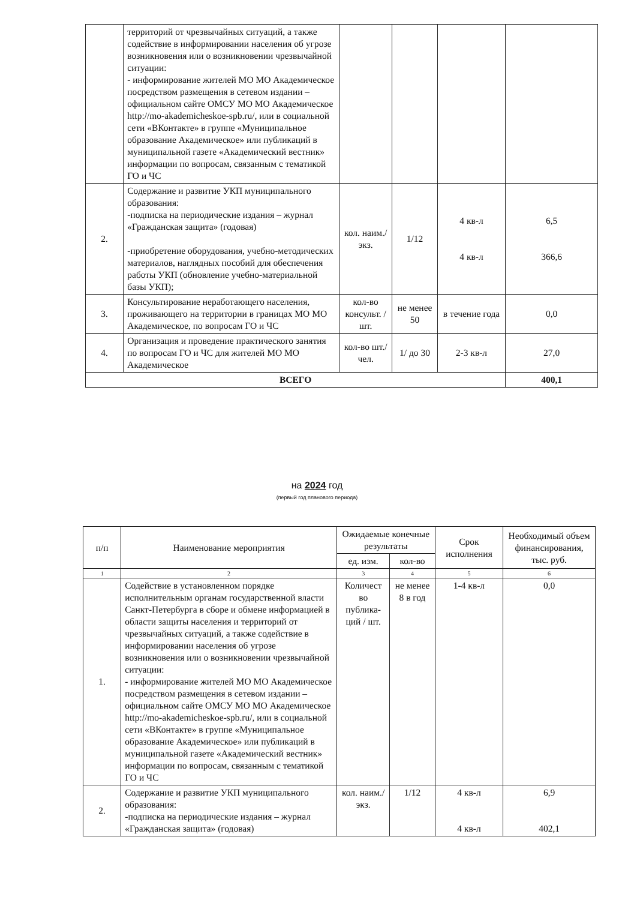| | территорий от чрезвычайных ситуаций, а также содействие в информировании населения об угрозе возникновения или о возникновении чрезвычайной ситуации: - информирование жителей МО МО Академическое посредством размещения в сетевом издании – официальном сайте ОМСУ МО МО Академическое http://mo-akademicheskoe-spb.ru/, или в социальной сети «ВКонтакте» в группе «Муниципальное образование Академическое» или публикаций в муниципальной газете «Академический вестник» информации по вопросам, связанным с тематикой ГО и ЧС | | | | |
| 2. | Содержание и развитие УКП муниципального образования: -подписка на периодические издания – журнал «Гражданская защита» (годовая) -приобретение оборудования, учебно-методических материалов, наглядных пособий для обеспечения работы УКП (обновление учебно-материальной базы УКП); | кол. наим./ экз. | 1/12 | 4 кв-л 4 кв-л | 6,5 366,6 |
| 3. | Консультирование неработающего населения, проживающего на территории в границах МО МО Академическое, по вопросам ГО и ЧС | кол-во консульт. / шт. | не менее 50 | в течение года | 0,0 |
| 4. | Организация и проведение практического занятия по вопросам ГО и ЧС для жителей МО МО Академическое | кол-во шт./чел. | 1/ до 30 | 2-3 кв-л | 27,0 |
| ВСЕГО | | | | | 400,1 |
на 2024 год
(первый год планового периода)
| п/п | Наименование мероприятия | Ожидаемые конечные результаты | | Срок исполнения | Необходимый объем финансирования, тыс. руб. |
| --- | --- | --- | --- | --- | --- |
| | | ед. изм. | кол-во | | |
| 1 | 2 | 3 | 4 | 5 | 6 |
| 1. | Содействие в установленном порядке исполнительным органам государственной власти Санкт-Петербурга в сборе и обмене информацией в области защиты населения и территорий от чрезвычайных ситуаций, а также содействие в информировании населения об угрозе возникновения или о возникновении чрезвычайной ситуации: - информирование жителей МО МО Академическое посредством размещения в сетевом издании – официальном сайте ОМСУ МО МО Академическое http://mo-akademicheskoe-spb.ru/, или в социальной сети «ВКонтакте» в группе «Муниципальное образование Академическое» или публикаций в муниципальной газете «Академический вестник» информации по вопросам, связанным с тематикой ГО и ЧС | Количест во публика-ций / шт. | не менее 8 в год | 1-4 кв-л | 0,0 |
| 2. | Содержание и развитие УКП муниципального образования: -подписка на периодические издания – журнал «Гражданская защита» (годовая) | кол. наим./ экз. | 1/12 | 4 кв-л 4 кв-л | 6,9 402,1 |